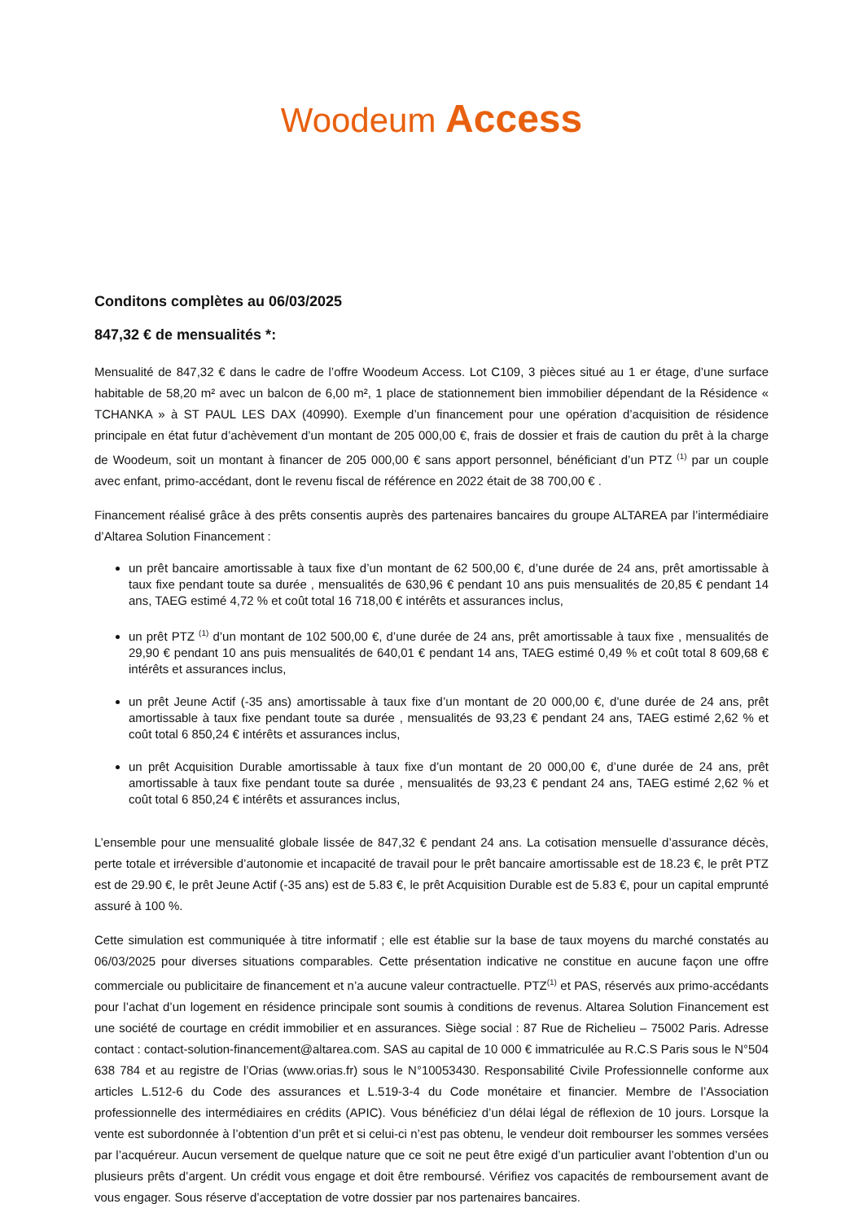Woodeum Access
Conditons complètes au 06/03/2025
847,32 € de mensualités *:
Mensualité de 847,32 € dans le cadre de l’offre Woodeum Access. Lot C109, 3 pièces situé au 1 er étage, d’une surface habitable de 58,20 m² avec un balcon de 6,00 m², 1 place de stationnement bien immobilier dépendant de la Résidence « TCHANKA » à ST PAUL LES DAX (40990). Exemple d’un financement pour une opération d’acquisition de résidence principale en état futur d’achèvement d’un montant de 205 000,00 €, frais de dossier et frais de caution du prêt à la charge de Woodeum, soit un montant à financer de 205 000,00 € sans apport personnel, bénéficiant d’un PTZ <sup>(1)</sup> par un couple avec enfant, primo-accédant, dont le revenu fiscal de référence en 2022 était de 38 700,00 € .
Financement réalisé grâce à des prêts consentis auprès des partenaires bancaires du groupe ALTAREA par l’intermédiaire d’Altarea Solution Financement :
un prêt bancaire amortissable à taux fixe d’un montant de 62 500,00 €, d’une durée de 24 ans, prêt amortissable à taux fixe pendant toute sa durée , mensualités de 630,96 € pendant 10 ans puis mensualités de 20,85 € pendant 14 ans, TAEG estimé 4,72 % et coût total 16 718,00 € intérêts et assurances inclus,
un prêt PTZ <sup>(1)</sup> d’un montant de 102 500,00 €, d’une durée de 24 ans, prêt amortissable à taux fixe , mensualités de 29,90 € pendant 10 ans puis mensualités de 640,01 € pendant 14 ans, TAEG estimé 0,49 % et coût total 8 609,68 € intérêts et assurances inclus,
un prêt Jeune Actif (-35 ans) amortissable à taux fixe d’un montant de 20 000,00 €, d’une durée de 24 ans, prêt amortissable à taux fixe pendant toute sa durée , mensualités de 93,23 € pendant 24 ans, TAEG estimé 2,62 % et coût total 6 850,24 € intérêts et assurances inclus,
un prêt Acquisition Durable amortissable à taux fixe d’un montant de 20 000,00 €, d’une durée de 24 ans, prêt amortissable à taux fixe pendant toute sa durée , mensualités de 93,23 € pendant 24 ans, TAEG estimé 2,62 % et coût total 6 850,24 € intérêts et assurances inclus,
L’ensemble pour une mensualité globale lissée de 847,32 € pendant 24 ans. La cotisation mensuelle d’assurance décès, perte totale et irréversible d’autonomie et incapacité de travail pour le prêt bancaire amortissable est de 18.23 €, le prêt PTZ est de 29.90 €, le prêt Jeune Actif (-35 ans) est de 5.83 €, le prêt Acquisition Durable est de 5.83 €, pour un capital emprunté assuré à 100 %.
Cette simulation est communiquée à titre informatif ; elle est établie sur la base de taux moyens du marché constatés au 06/03/2025 pour diverses situations comparables. Cette présentation indicative ne constitue en aucune façon une offre commerciale ou publicitaire de financement et n’a aucune valeur contractuelle. PTZ<sup>(1)</sup> et PAS, réservés aux primo-accédants pour l’achat d’un logement en résidence principale sont soumis à conditions de revenus. Altarea Solution Financement est une société de courtage en crédit immobilier et en assurances. Siège social : 87 Rue de Richelieu – 75002 Paris. Adresse contact : contact-solution-financement@altarea.com. SAS au capital de 10 000 € immatriculée au R.C.S Paris sous le N°504 638 784 et au registre de l’Orias (www.orias.fr) sous le N°10053430. Responsabilité Civile Professionnelle conforme aux articles L.512-6 du Code des assurances et L.519-3-4 du Code monétaire et financier. Membre de l’Association professionnelle des intermédiaires en crédits (APIC). Vous bénéficiez d’un délai légal de réflexion de 10 jours. Lorsque la vente est subordonnée à l’obtention d’un prêt et si celui-ci n’est pas obtenu, le vendeur doit rembourser les sommes versées par l’acquéreur. Aucun versement de quelque nature que ce soit ne peut être exigé d’un particulier avant l’obtention d’un ou plusieurs prêts d’argent. Un crédit vous engage et doit être remboursé. Vérifiez vos capacités de remboursement avant de vous engager. Sous réserve d’acceptation de votre dossier par nos partenaires bancaires.